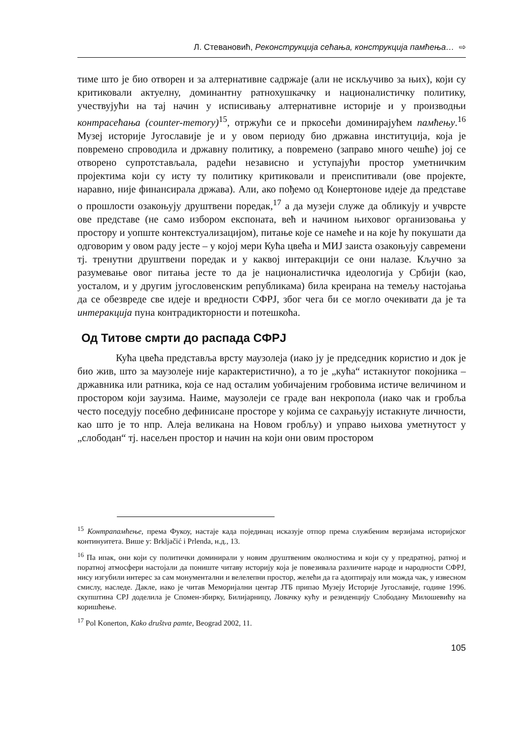Л. Стевановић, Реконструкција сећања, конструкција памћења… ⇨
тиме што је био отворен и за алтернативне садржаје (али не искључиво за њих), који су критиковали актуелну, доминантну ратнохушкачку и националистичку политику, учествујући на тај начин у исписивању алтернативне историје и у производњи контрасећања (counter-memory)<sup>15</sup>, отржући се и пркосећи доминирајућем памћењу.<sup>16</sup> Музеј историје Југославије је и у овом периоду био државна институција, која је повремено спроводила и државну политику, а повремено (заправо много чешће) јој се отворено супротстављала, радећи независно и уступајући простор уметничким пројектима који су исту ту политику критиковали и преиспитивали (ове пројекте, наравно, није финансирала држава). Али, ако пођемо од Конертонове идеје да представе о прошлости озакоњују друштвени поредак,<sup>17</sup> а да музеји служе да обликују и учврсте ове представе (не само избором експоната, већ и начином њиховог организовања у простору и уопште контекстуализацијом), питање које се намеће и на које ћу покушати да одговорим у овом раду јесте – у којој мери Кућа цвећа и МИЈ заиста озакоњују савремени тј. тренутни друштвени поредак и у каквој интеракцији се они налазе. Кључно за разумевање овог питања јесте то да је националистичка идеологија у Србији (као, уосталом, и у другим југословенским републикама) била креирана на темељу настојања да се обезвреде све идеје и вредности СФРЈ, због чега би се могло очекивати да је та интеракција пуна контрадикторности и потешкоћа.
Од Титове смрти до распада СФРЈ
Кућа цвећа представља врсту маузолеја (иако ју је председник користио и док је био жив, што за маузолеје није карактеристично), а то је „кућа“ истакнутог покојника – државника или ратника, која се над осталим уобичајеним гробовима истиче величином и простором који заузима. Наиме, маузолеји се граде ван некропола (иако чак и гробља често поседују посебно дефинисане просторе у којима се сахрањују истакнуте личности, као што је то нпр. Алеја великана на Новом гробљу) и управо њихова уметнутост у „слободан“ тј. насељен простор и начин на који они овим простором
<sup>15</sup> Контрапамћење, према Фукоу, настаје када појединац исказује отпор према службеним верзијама историјског континуитета. Више у: Brkljačić i Prlenda, н.д., 13.
<sup>16</sup> Па ипак, они који су политички доминирали у новим друштвеним околностима и који су у предратној, ратној и поратној атмосфери настојали да пониште читаву историју која је повезивала различите народе и народности СФРЈ, нису изгубили интерес за сам монументални и велелепни простор, желећи да га адоптирају или можда чак, у извесном смислу, наследе. Дакле, иако је читав Меморијални центар ЈТБ припао Музеју Историје Југославије, године 1996. скупштина СРЈ доделила је Спомен-збирку, Билијарницу, Ловачку кућу и резиденцију Слободану Милошевићу на коришћење.
<sup>17</sup> Pol Konerton, Kako društva pamte, Beograd 2002, 11.
105